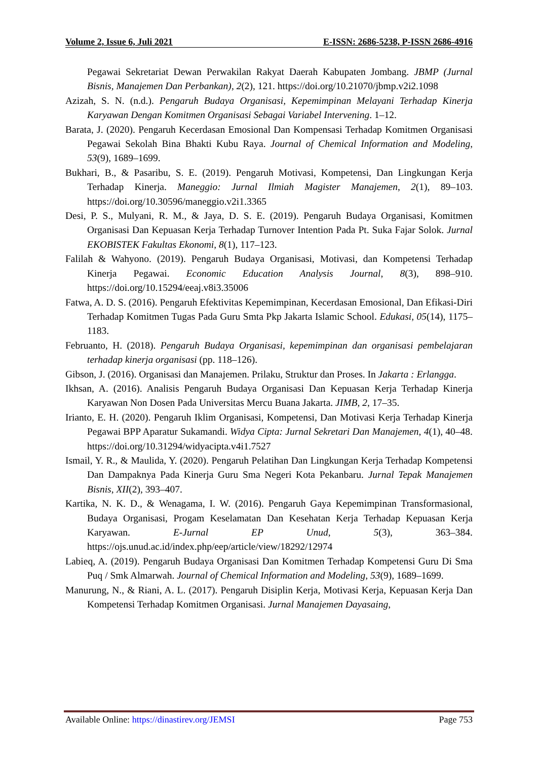Volume 2, Issue 6, Juli 2021 E-ISSN: 2686-5238, P-ISSN 2686-4916
Pegawai Sekretariat Dewan Perwakilan Rakyat Daerah Kabupaten Jombang. JBMP (Jurnal Bisnis, Manajemen Dan Perbankan), 2(2), 121. https://doi.org/10.21070/jbmp.v2i2.1098
Azizah, S. N. (n.d.). Pengaruh Budaya Organisasi, Kepemimpinan Melayani Terhadap Kinerja Karyawan Dengan Komitmen Organisasi Sebagai Variabel Intervening. 1–12.
Barata, J. (2020). Pengaruh Kecerdasan Emosional Dan Kompensasi Terhadap Komitmen Organisasi Pegawai Sekolah Bina Bhakti Kubu Raya. Journal of Chemical Information and Modeling, 53(9), 1689–1699.
Bukhari, B., & Pasaribu, S. E. (2019). Pengaruh Motivasi, Kompetensi, Dan Lingkungan Kerja Terhadap Kinerja. Maneggio: Jurnal Ilmiah Magister Manajemen, 2(1), 89–103. https://doi.org/10.30596/maneggio.v2i1.3365
Desi, P. S., Mulyani, R. M., & Jaya, D. S. E. (2019). Pengaruh Budaya Organisasi, Komitmen Organisasi Dan Kepuasan Kerja Terhadap Turnover Intention Pada Pt. Suka Fajar Solok. Jurnal EKOBISTEK Fakultas Ekonomi, 8(1), 117–123.
Falilah & Wahyono. (2019). Pengaruh Budaya Organisasi, Motivasi, dan Kompetensi Terhadap Kinerja Pegawai. Economic Education Analysis Journal, 8(3), 898–910. https://doi.org/10.15294/eeaj.v8i3.35006
Fatwa, A. D. S. (2016). Pengaruh Efektivitas Kepemimpinan, Kecerdasan Emosional, Dan Efikasi-Diri Terhadap Komitmen Tugas Pada Guru Smta Pkp Jakarta Islamic School. Edukasi, 05(14), 1175–1183.
Februanto, H. (2018). Pengaruh Budaya Organisasi, kepemimpinan dan organisasi pembelajaran terhadap kinerja organisasi (pp. 118–126).
Gibson, J. (2016). Organisasi dan Manajemen. Prilaku, Struktur dan Proses. In Jakarta : Erlangga.
Ikhsan, A. (2016). Analisis Pengaruh Budaya Organisasi Dan Kepuasan Kerja Terhadap Kinerja Karyawan Non Dosen Pada Universitas Mercu Buana Jakarta. JIMB, 2, 17–35.
Irianto, E. H. (2020). Pengaruh Iklim Organisasi, Kompetensi, Dan Motivasi Kerja Terhadap Kinerja Pegawai BPP Aparatur Sukamandi. Widya Cipta: Jurnal Sekretari Dan Manajemen, 4(1), 40–48. https://doi.org/10.31294/widyacipta.v4i1.7527
Ismail, Y. R., & Maulida, Y. (2020). Pengaruh Pelatihan Dan Lingkungan Kerja Terhadap Kompetensi Dan Dampaknya Pada Kinerja Guru Sma Negeri Kota Pekanbaru. Jurnal Tepak Manajemen Bisnis, XII(2), 393–407.
Kartika, N. K. D., & Wenagama, I. W. (2016). Pengaruh Gaya Kepemimpinan Transformasional, Budaya Organisasi, Progam Keselamatan Dan Kesehatan Kerja Terhadap Kepuasan Kerja Karyawan. E-Jurnal EP Unud, 5(3), 363–384. https://ojs.unud.ac.id/index.php/eep/article/view/18292/12974
Labieq, A. (2019). Pengaruh Budaya Organisasi Dan Komitmen Terhadap Kompetensi Guru Di Sma Puq / Smk Almarwah. Journal of Chemical Information and Modeling, 53(9), 1689–1699.
Manurung, N., & Riani, A. L. (2017). Pengaruh Disiplin Kerja, Motivasi Kerja, Kepuasan Kerja Dan Kompetensi Terhadap Komitmen Organisasi. Jurnal Manajemen Dayasaing,
Available Online: https://dinastirev.org/JEMSI Page 753